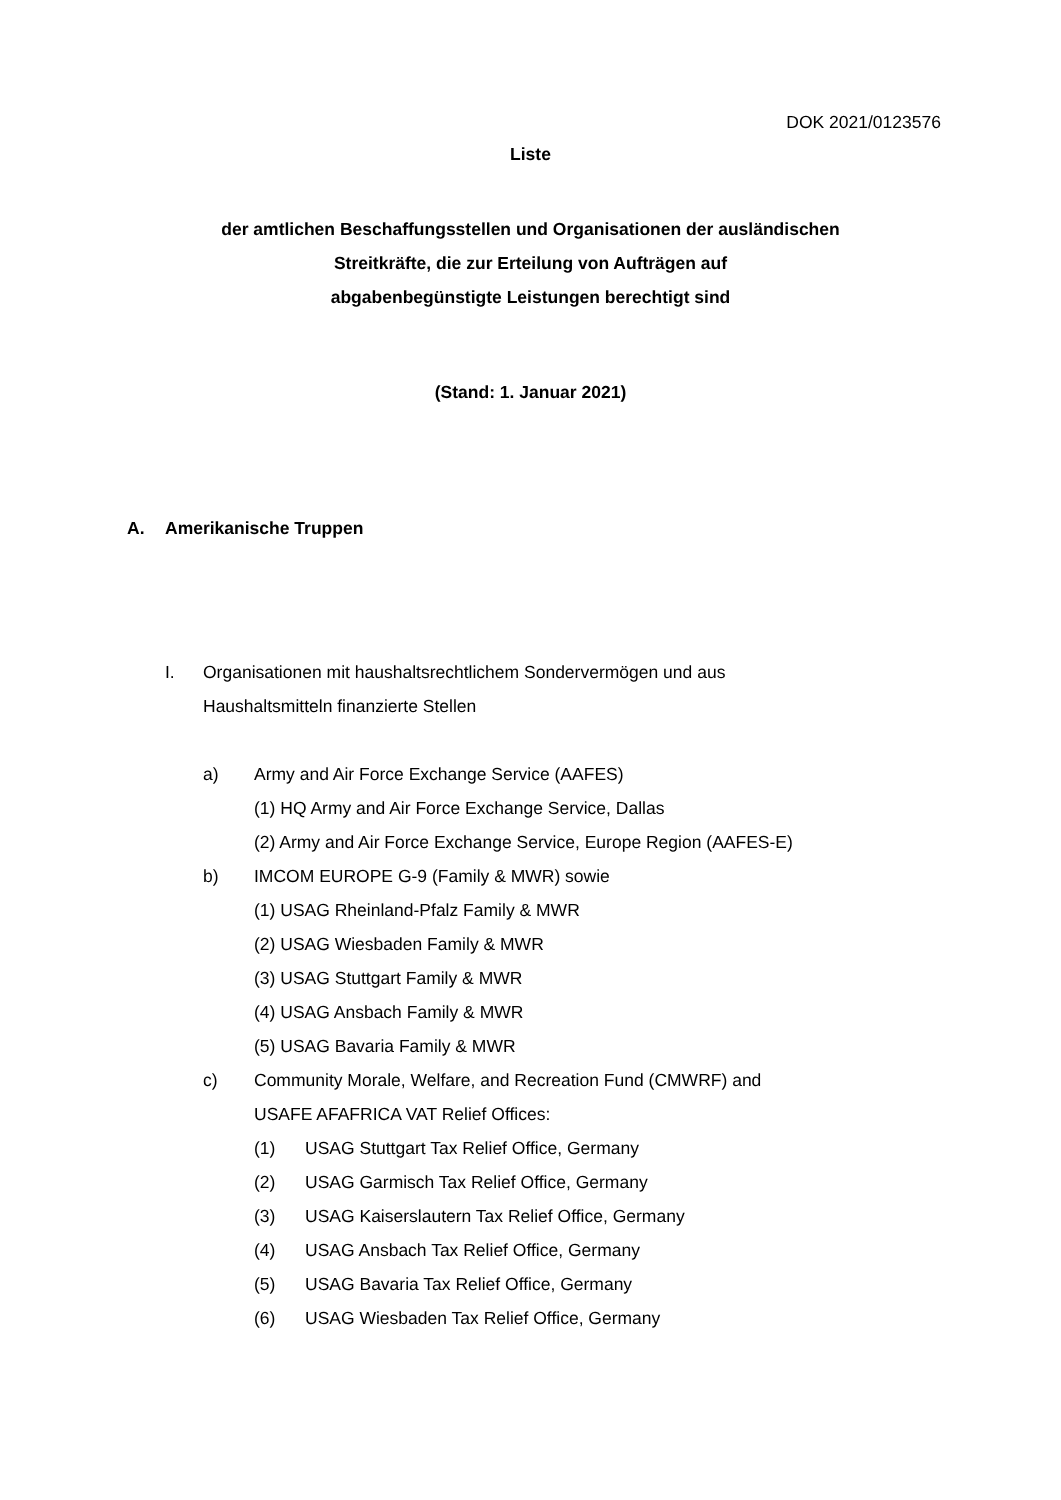DOK 2021/0123576
Liste
der amtlichen Beschaffungsstellen und Organisationen der ausländischen
Streitkräfte, die zur Erteilung von Aufträgen auf
abgabenbegünstigte Leistungen berechtigt sind
(Stand: 1. Januar 2021)
A. Amerikanische Truppen
I. Organisationen mit haushaltsrechtlichem Sondervermögen und aus
Haushaltsmitteln finanzierte Stellen
a) Army and Air Force Exchange Service (AAFES)
(1) HQ Army and Air Force Exchange Service, Dallas
(2) Army and Air Force Exchange Service, Europe Region (AAFES-E)
b) IMCOM EUROPE G-9 (Family & MWR) sowie
(1) USAG Rheinland-Pfalz Family & MWR
(2) USAG Wiesbaden Family & MWR
(3) USAG Stuttgart Family & MWR
(4) USAG Ansbach Family & MWR
(5) USAG Bavaria Family & MWR
c) Community Morale, Welfare, and Recreation Fund (CMWRF) and
USAFE AFAFRICA VAT Relief Offices:
(1) USAG Stuttgart Tax Relief Office, Germany
(2) USAG Garmisch Tax Relief Office, Germany
(3) USAG Kaiserslautern Tax Relief Office, Germany
(4) USAG Ansbach Tax Relief Office, Germany
(5) USAG Bavaria Tax Relief Office, Germany
(6) USAG Wiesbaden Tax Relief Office, Germany